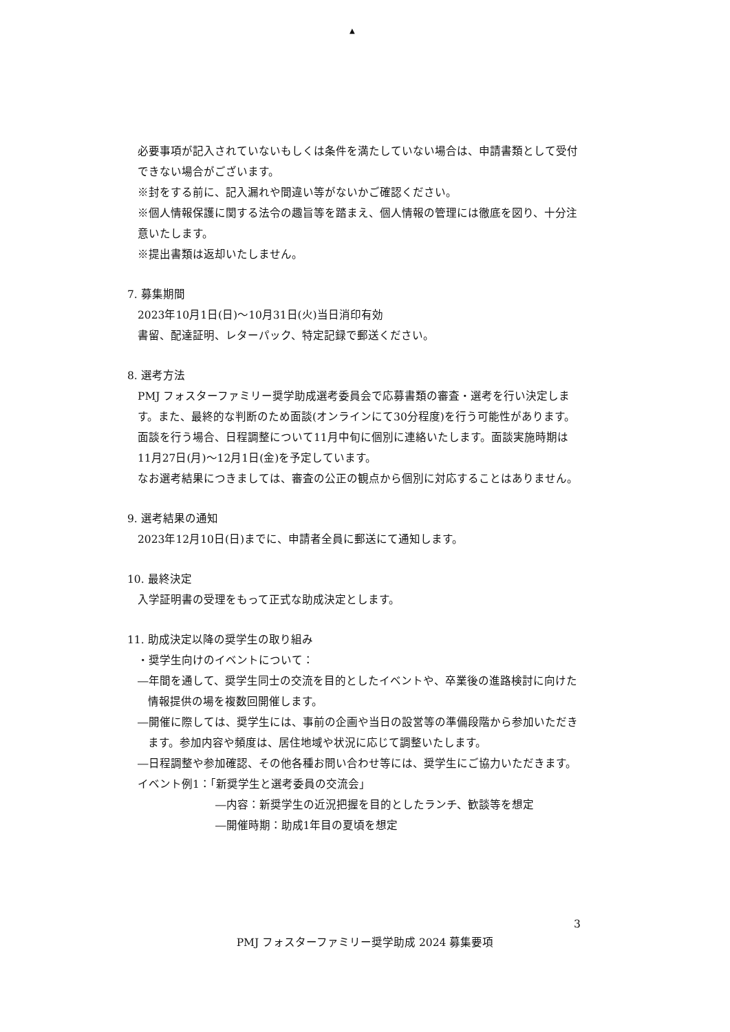▲
必要事項が記入されていないもしくは条件を満たしていない場合は、申請書類として受付できない場合がございます。
※封をする前に、記入漏れや間違い等がないかご確認ください。
※個人情報保護に関する法令の趣旨等を踏まえ、個人情報の管理には徹底を図り、十分注意いたします。
※提出書類は返却いたしません。
7. 募集期間
2023年10月1日(日)～10月31日(火)当日消印有効
書留、配達証明、レターパック、特定記録で郵送ください。
8. 選考方法
PMJ フォスターファミリー奨学助成選考委員会で応募書類の審査・選考を行い決定します。また、最終的な判断のため面談(オンラインにて30分程度)を行う可能性があります。面談を行う場合、日程調整について11月中旬に個別に連絡いたします。面談実施時期は11月27日(月)～12月1日(金)を予定しています。
なお選考結果につきましては、審査の公正の観点から個別に対応することはありません。
9. 選考結果の通知
2023年12月10日(日)までに、申請者全員に郵送にて通知します。
10. 最終決定
入学証明書の受理をもって正式な助成決定とします。
11. 助成決定以降の奨学生の取り組み
・奨学生向けのイベントについて：
―年間を通して、奨学生同士の交流を目的としたイベントや、卒業後の進路検討に向けた情報提供の場を複数回開催します。
―開催に際しては、奨学生には、事前の企画や当日の設営等の準備段階から参加いただきます。参加内容や頻度は、居住地域や状況に応じて調整いたします。
―日程調整や参加確認、その他各種お問い合わせ等には、奨学生にご協力いただきます。
イベント例1：「新奨学生と選考委員の交流会」
―内容：新奨学生の近況把握を目的としたランチ、歓談等を想定
―開催時期：助成1年目の夏頃を想定
3
PMJ フォスターファミリー奨学助成 2024 募集要項